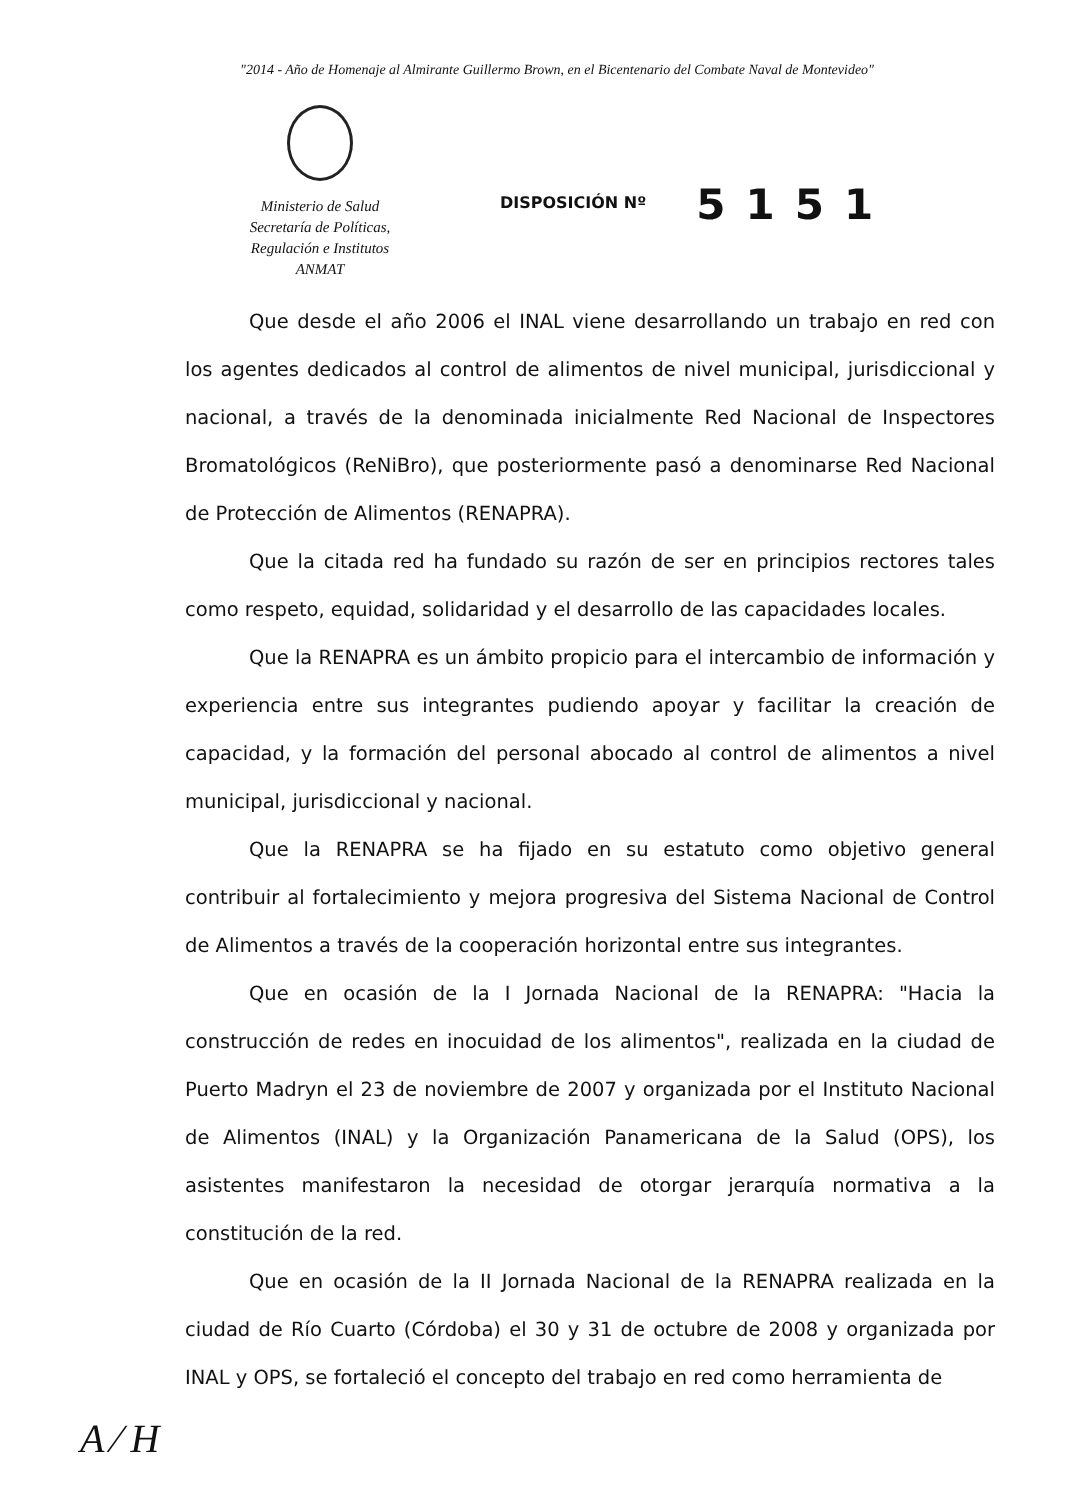"2014 - Año de Homenaje al Almirante Guillermo Brown, en el Bicentenario del Combate Naval de Montevideo"
Ministerio de Salud
Secretaría de Políticas,
Regulación e Institutos
ANMAT
DISPOSICIÓN Nº
5151
Que desde el año 2006 el INAL viene desarrollando un trabajo en red con los agentes dedicados al control de alimentos de nivel municipal, jurisdiccional y nacional, a través de la denominada inicialmente Red Nacional de Inspectores Bromatológicos (ReNiBro), que posteriormente pasó a denominarse Red Nacional de Protección de Alimentos (RENAPRA).
Que la citada red ha fundado su razón de ser en principios rectores tales como respeto, equidad, solidaridad y el desarrollo de las capacidades locales.
Que la RENAPRA es un ámbito propicio para el intercambio de información y experiencia entre sus integrantes pudiendo apoyar y facilitar la creación de capacidad, y la formación del personal abocado al control de alimentos a nivel municipal, jurisdiccional y nacional.
Que la RENAPRA se ha fijado en su estatuto como objetivo general contribuir al fortalecimiento y mejora progresiva del Sistema Nacional de Control de Alimentos a través de la cooperación horizontal entre sus integrantes.
Que en ocasión de la I Jornada Nacional de la RENAPRA: "Hacia la construcción de redes en inocuidad de los alimentos", realizada en la ciudad de Puerto Madryn el 23 de noviembre de 2007 y organizada por el Instituto Nacional de Alimentos (INAL) y la Organización Panamericana de la Salud (OPS), los asistentes manifestaron la necesidad de otorgar jerarquía normativa a la constitución de la red.
Que en ocasión de la II Jornada Nacional de la RENAPRA realizada en la ciudad de Río Cuarto (Córdoba) el 30 y 31 de octubre de 2008 y organizada por INAL y OPS, se fortaleció el concepto del trabajo en red como herramienta de
A ⁄ H